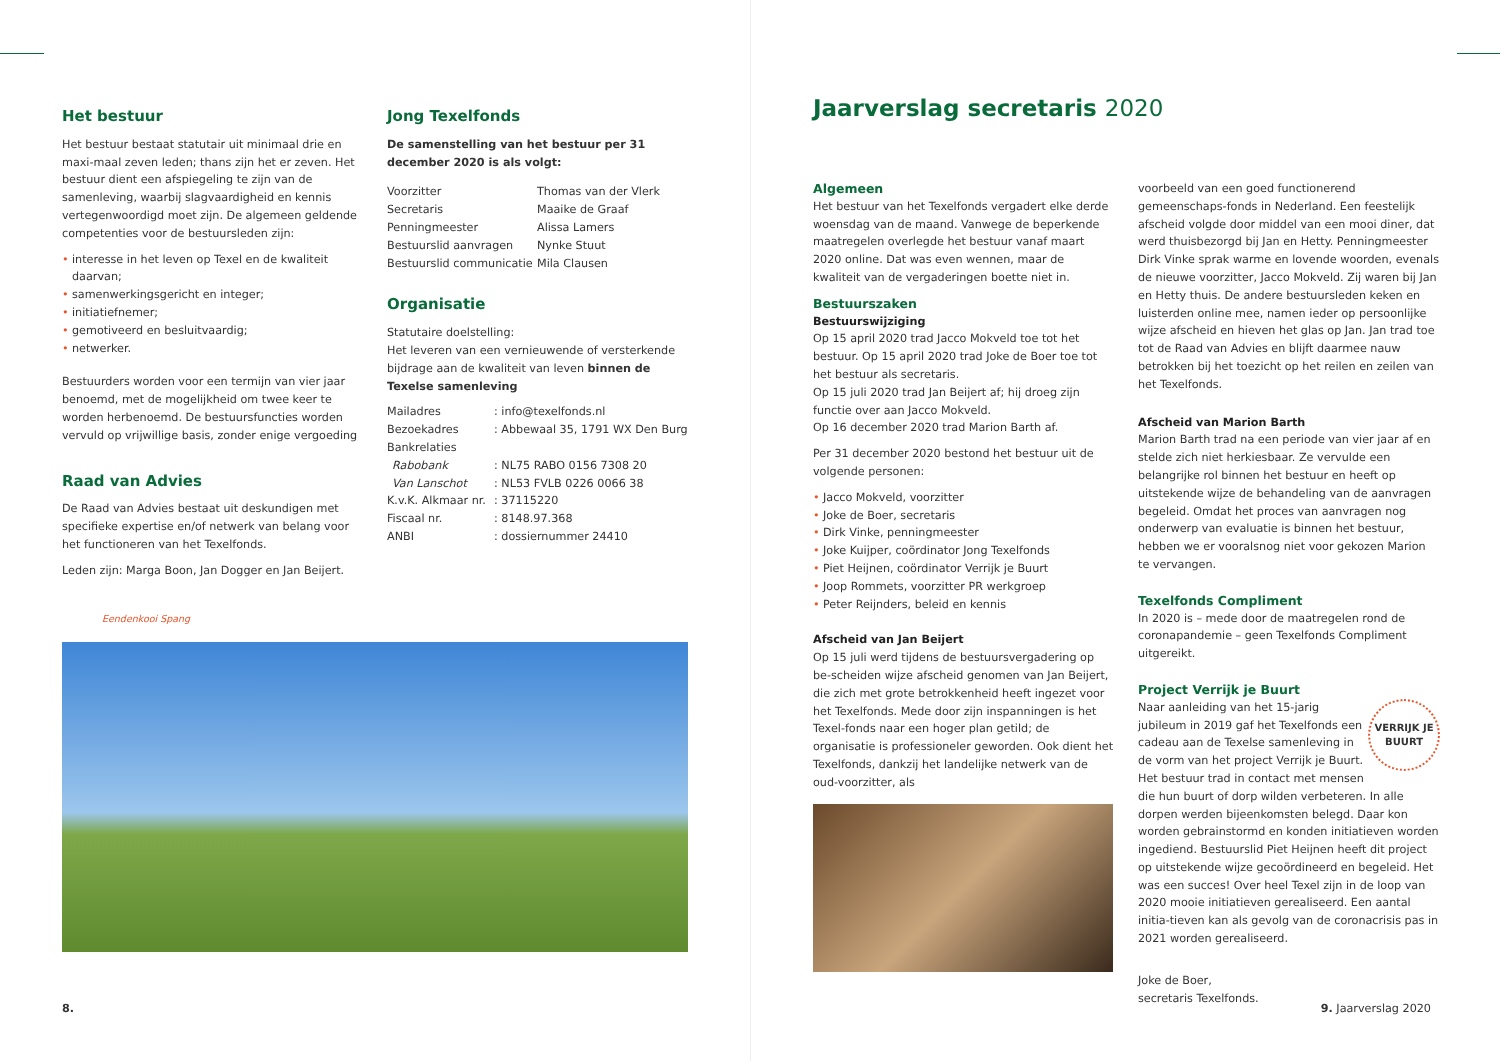Het bestuur
Het bestuur bestaat statutair uit minimaal drie en maxi-maal zeven leden; thans zijn het er zeven. Het bestuur dient een afspiegeling te zijn van de samenleving, waarbij slagvaardigheid en kennis vertegenwoordigd moet zijn. De algemeen geldende competenties voor de bestuursleden zijn:
• interesse in het leven op Texel en de kwaliteit daarvan;
• samenwerkingsgericht en integer;
• initiatiefnemer;
• gemotiveerd en besluitvaardig;
• netwerker.
Bestuurders worden voor een termijn van vier jaar benoemd, met de mogelijkheid om twee keer te worden herbenoemd. De bestuursfuncties worden vervuld op vrijwillige basis, zonder enige vergoeding
Raad van Advies
De Raad van Advies bestaat uit deskundigen met specifieke expertise en/of netwerk van belang voor het functioneren van het Texelfonds.
Leden zijn: Marga Boon, Jan Dogger en Jan Beijert.
Eendenkooi Spang
Jong Texelfonds
De samenstelling van het bestuur per 31 december 2020 is als volgt:
| Voorzitter | Thomas van der Vlerk |
| Secretaris | Maaike de Graaf |
| Penningmeester | Alissa Lamers |
| Bestuurslid aanvragen | Nynke Stuut |
| Bestuurslid communicatie | Mila Clausen |
Organisatie
Statutaire doelstelling:
Het leveren van een vernieuwende of versterkende bijdrage aan de kwaliteit van leven binnen de Texelse samenleving
| Mailadres | : info@texelfonds.nl |
| Bezoekadres | : Abbewaal 35, 1791 WX Den Burg |
| Bankrelaties | |
| Rabobank | : NL75 RABO 0156 7308 20 |
| Van Lanschot | : NL53 FVLB 0226 0066 38 |
| K.v.K. Alkmaar nr. | : 37115220 |
| Fiscaal nr. | : 8148.97.368 |
| ANBI | : dossiernummer 24410 |
8.
Jaarverslag secretaris 2020
Algemeen
Het bestuur van het Texelfonds vergadert elke derde woensdag van de maand. Vanwege de beperkende maatregelen overlegde het bestuur vanaf maart 2020 online. Dat was even wennen, maar de kwaliteit van de vergaderingen boette niet in.
Bestuurszaken
Bestuurswijziging
Op 15 april 2020 trad Jacco Mokveld toe tot het bestuur. Op 15 april 2020 trad Joke de Boer toe tot het bestuur als secretaris.
Op 15 juli 2020 trad Jan Beijert af; hij droeg zijn functie over aan Jacco Mokveld.
Op 16 december 2020 trad Marion Barth af.
Per 31 december 2020 bestond het bestuur uit de volgende personen:
• Jacco Mokveld, voorzitter
• Joke de Boer, secretaris
• Dirk Vinke, penningmeester
• Joke Kuijper, coördinator Jong Texelfonds
• Piet Heijnen, coördinator Verrijk je Buurt
• Joop Rommets, voorzitter PR werkgroep
• Peter Reijnders, beleid en kennis
Afscheid van Jan Beijert
Op 15 juli werd tijdens de bestuursvergadering op be-scheiden wijze afscheid genomen van Jan Beijert, die zich met grote betrokkenheid heeft ingezet voor het Texelfonds. Mede door zijn inspanningen is het Texel-fonds naar een hoger plan getild; de organisatie is professioneler geworden. Ook dient het Texelfonds, dankzij het landelijke netwerk van de oud-voorzitter, als
voorbeeld van een goed functionerend gemeenschaps-fonds in Nederland. Een feestelijk afscheid volgde door middel van een mooi diner, dat werd thuisbezorgd bij Jan en Hetty. Penningmeester Dirk Vinke sprak warme en lovende woorden, evenals de nieuwe voorzitter, Jacco Mokveld. Zij waren bij Jan en Hetty thuis. De andere bestuursleden keken en luisterden online mee, namen ieder op persoonlijke wijze afscheid en hieven het glas op Jan. Jan trad toe tot de Raad van Advies en blijft daarmee nauw betrokken bij het toezicht op het reilen en zeilen van het Texelfonds.
Afscheid van Marion Barth
Marion Barth trad na een periode van vier jaar af en stelde zich niet herkiesbaar. Ze vervulde een belangrijke rol binnen het bestuur en heeft op uitstekende wijze de behandeling van de aanvragen begeleid. Omdat het proces van aanvragen nog onderwerp van evaluatie is binnen het bestuur, hebben we er vooralsnog niet voor gekozen Marion te vervangen.
Texelfonds Compliment
In 2020 is – mede door de maatregelen rond de coronapandemie – geen Texelfonds Compliment uitgereikt.
Project Verrijk je Buurt
VERRIJK JE BUURT
Naar aanleiding van het 15-jarig jubileum in 2019 gaf het Texelfonds een cadeau aan de Texelse samenleving in de vorm van het project Verrijk je Buurt. Het bestuur trad in contact met mensen die hun buurt of dorp wilden verbeteren. In alle dorpen werden bijeenkomsten belegd. Daar kon worden gebrainstormd en konden initiatieven worden ingediend. Bestuurslid Piet Heijnen heeft dit project op uitstekende wijze gecoördineerd en begeleid. Het was een succes! Over heel Texel zijn in de loop van 2020 mooie initiatieven gerealiseerd. Een aantal initia-tieven kan als gevolg van de coronacrisis pas in 2021 worden gerealiseerd.
Joke de Boer,
secretaris Texelfonds.
9. Jaarverslag 2020